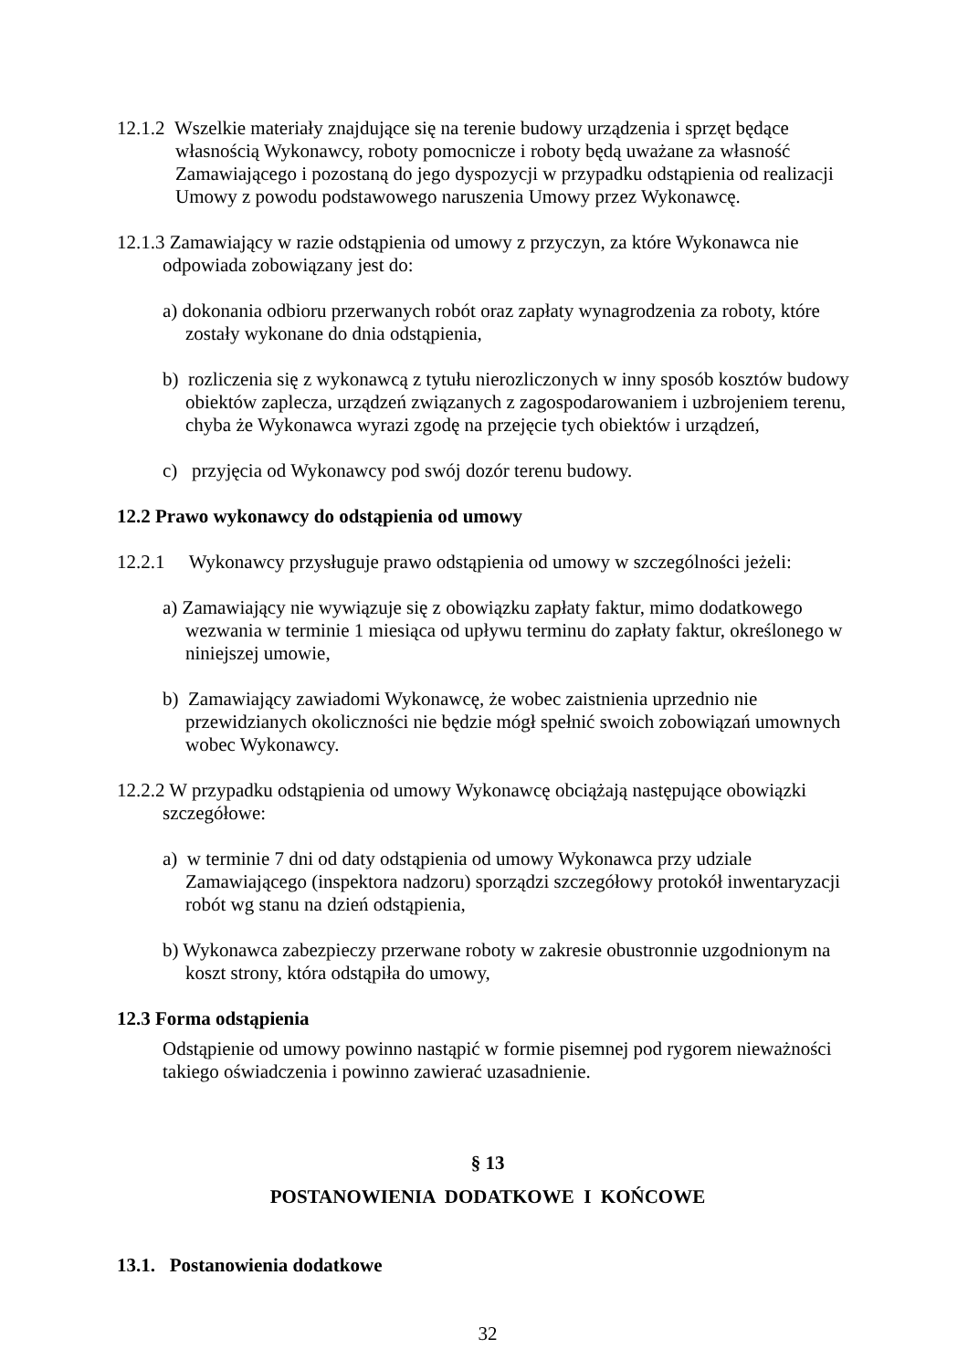12.1.2 Wszelkie materiały znajdujące się na terenie budowy urządzenia i sprzęt będące własnością Wykonawcy, roboty pomocnicze i roboty będą uważane za własność Zamawiającego i pozostaną do jego dyspozycji w przypadku odstąpienia od realizacji Umowy z powodu podstawowego naruszenia Umowy przez Wykonawcę.
12.1.3 Zamawiający w razie odstąpienia od umowy z przyczyn, za które Wykonawca nie odpowiada zobowiązany jest do:
a) dokonania odbioru przerwanych robót oraz zapłaty wynagrodzenia za roboty, które zostały wykonane do dnia odstąpienia,
b) rozliczenia się z wykonawcą z tytułu nierozliczonych w inny sposób kosztów budowy obiektów zaplecza, urządzeń związanych z zagospodarowaniem i uzbrojeniem terenu, chyba że Wykonawca wyrazi zgodę na przejęcie tych obiektów i urządzeń,
c) przyjęcia od Wykonawcy pod swój dozór terenu budowy.
12.2 Prawo wykonawcy do odstąpienia od umowy
12.2.1 Wykonawcy przysługuje prawo odstąpienia od umowy w szczególności jeżeli:
a) Zamawiający nie wywiązuje się z obowiązku zapłaty faktur, mimo dodatkowego wezwania w terminie 1 miesiąca od upływu terminu do zapłaty faktur, określonego w niniejszej umowie,
b) Zamawiający zawiadomi Wykonawcę, że wobec zaistnienia uprzednio nie przewidzianych okoliczności nie będzie mógł spełnić swoich zobowiązań umownych wobec Wykonawcy.
12.2.2 W przypadku odstąpienia od umowy Wykonawcę obciążają następujące obowiązki szczegółowe:
a) w terminie 7 dni od daty odstąpienia od umowy Wykonawca przy udziale Zamawiającego (inspektora nadzoru) sporządzi szczegółowy protokół inwentaryzacji robót wg stanu na dzień odstąpienia,
b) Wykonawca zabezpieczy przerwane roboty w zakresie obustronnie uzgodnionym na koszt strony, która odstąpiła do umowy,
12.3 Forma odstąpienia
Odstąpienie od umowy powinno nastąpić w formie pisemnej pod rygorem nieważności takiego oświadczenia i powinno zawierać uzasadnienie.
§ 13
POSTANOWIENIA DODATKOWE I KOŃCOWE
13.1. Postanowienia dodatkowe
32